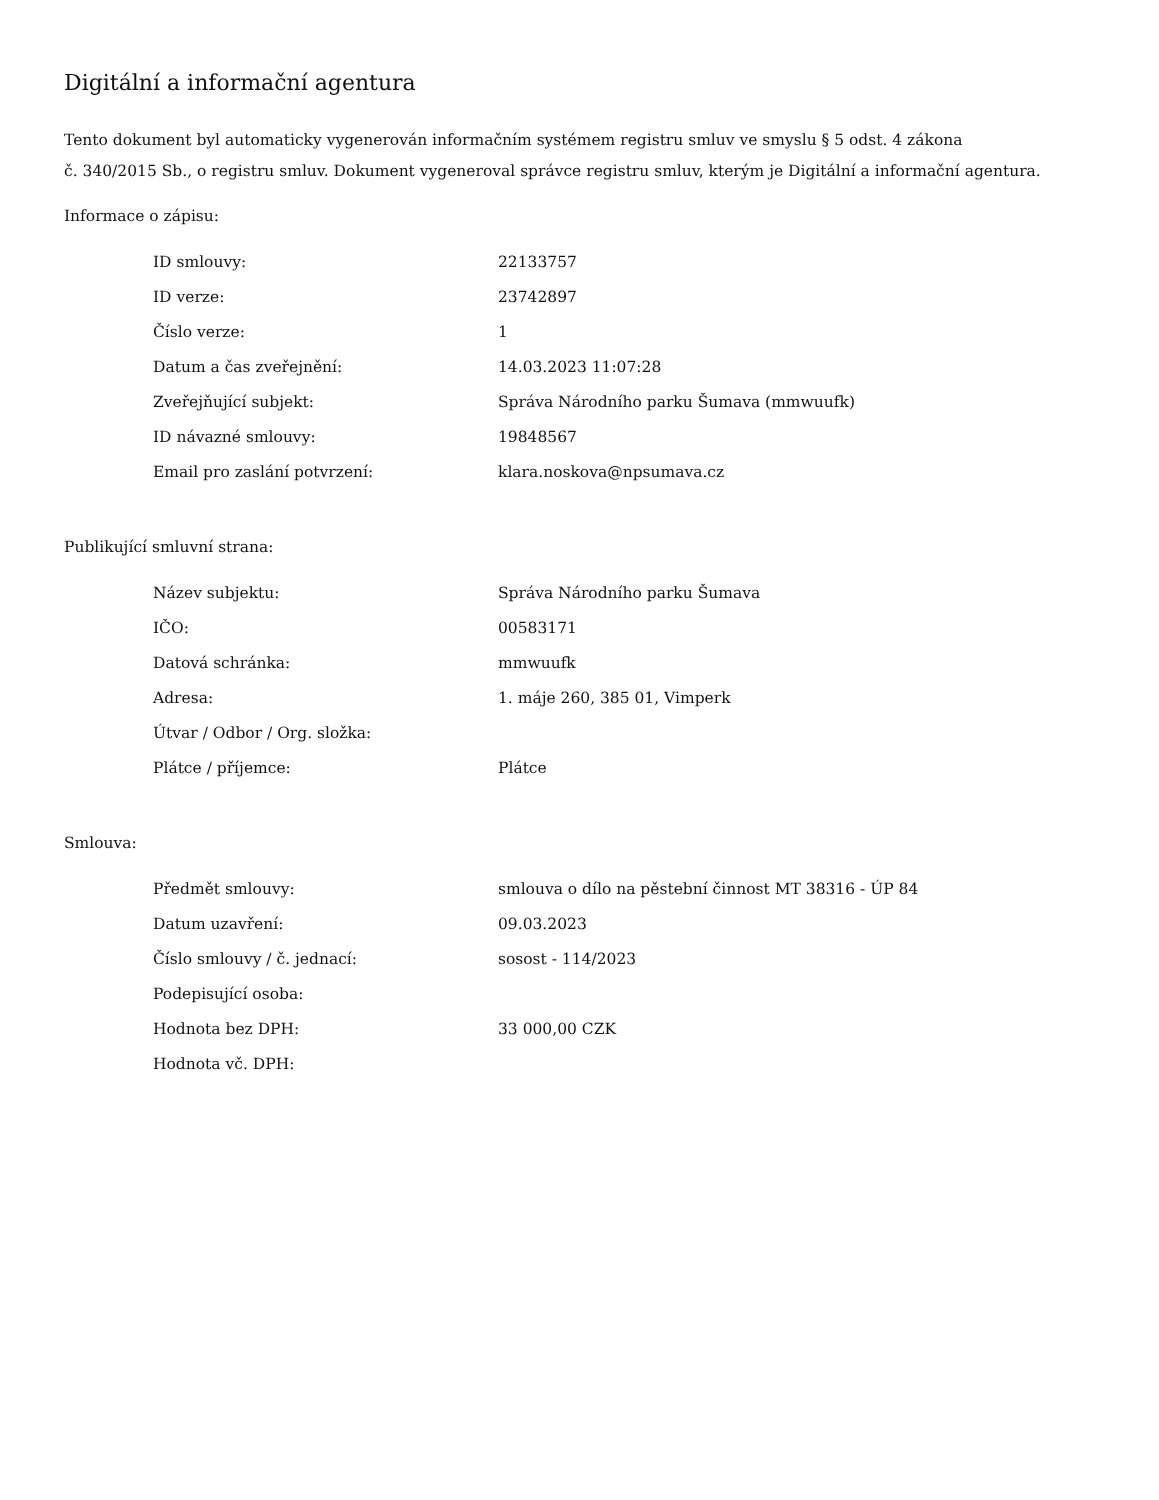Digitální a informační agentura
Tento dokument byl automaticky vygenerován informačním systémem registru smluv ve smyslu § 5 odst. 4 zákona
č. 340/2015 Sb., o registru smluv. Dokument vygeneroval správce registru smluv, kterým je Digitální a informační agentura.
Informace o zápisu:
| ID smlouvy: | 22133757 |
| ID verze: | 23742897 |
| Číslo verze: | 1 |
| Datum a čas zveřejnění: | 14.03.2023 11:07:28 |
| Zveřejňující subjekt: | Správa Národního parku Šumava (mmwuufk) |
| ID návazné smlouvy: | 19848567 |
| Email pro zaslání potvrzení: | klara.noskova@npsumava.cz |
Publikující smluvní strana:
| Název subjektu: | Správa Národního parku Šumava |
| IČO: | 00583171 |
| Datová schránka: | mmwuufk |
| Adresa: | 1. máje 260, 385 01, Vimperk |
| Útvar / Odbor / Org. složka: | |
| Plátce / příjemce: | Plátce |
Smlouva:
| Předmět smlouvy: | smlouva o dílo na pěstební činnost MT 38316 - ÚP 84 |
| Datum uzavření: | 09.03.2023 |
| Číslo smlouvy / č. jednací: | sosost - 114/2023 |
| Podepisující osoba: | |
| Hodnota bez DPH: | 33 000,00 CZK |
| Hodnota vč. DPH: | |